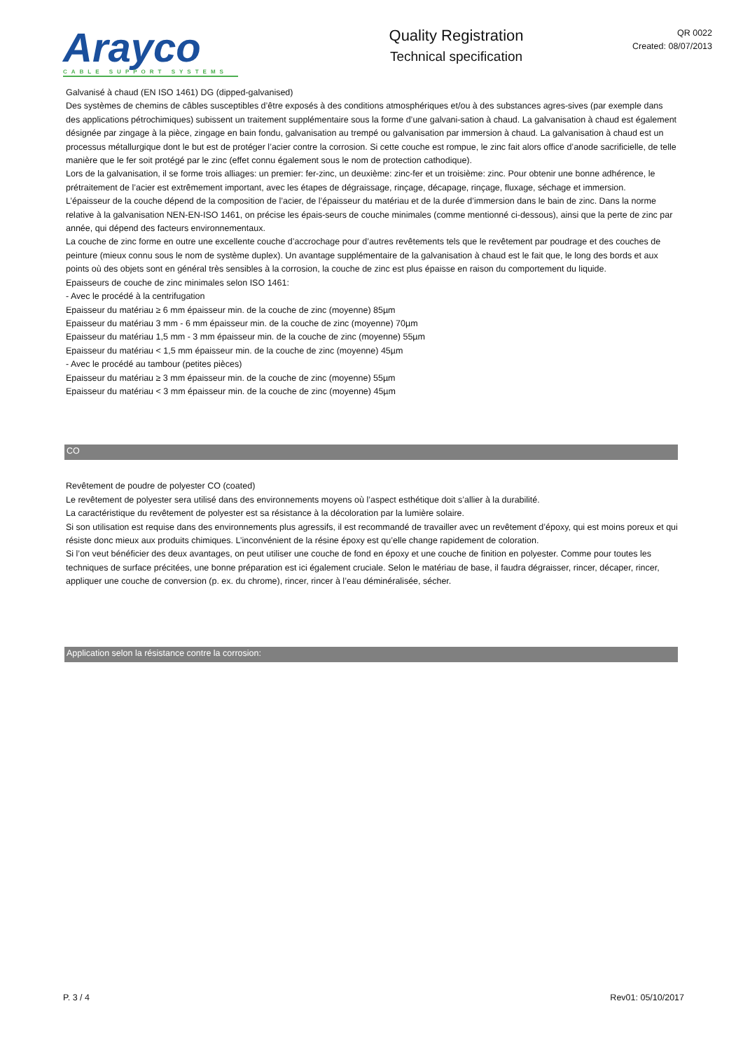Arayco
CABLE SUPPORT SYSTEMS
Quality Registration
Technical specification
QR 0022
Created: 08/07/2013
Galvanisé à chaud (EN ISO 1461) DG (dipped-galvanised)
Des systèmes de chemins de câbles susceptibles d’être exposés à des conditions atmosphériques et/ou à des substances agres-sives (par exemple dans des applications pétrochimiques) subissent un traitement supplémentaire sous la forme d’une galvani-sation à chaud. La galvanisation à chaud est également désignée par zingage à la pièce, zingage en bain fondu, galvanisation au trempé ou galvanisation par immersion à chaud. La galvanisation à chaud est un processus métallurgique dont le but est de protéger l’acier contre la corrosion. Si cette couche est rompue, le zinc fait alors office d’anode sacrificielle, de telle manière que le fer soit protégé par le zinc (effet connu également sous le nom de protection cathodique).
Lors de la galvanisation, il se forme trois alliages: un premier: fer-zinc, un deuxième: zinc-fer et un troisième: zinc. Pour obtenir une bonne adhérence, le prétraitement de l’acier est extrêmement important, avec les étapes de dégraissage, rinçage, décapage, rinçage, fluxage, séchage et immersion.
L’épaisseur de la couche dépend de la composition de l’acier, de l’épaisseur du matériau et de la durée d’immersion dans le bain de zinc. Dans la norme relative à la galvanisation NEN-EN-ISO 1461, on précise les épais-seurs de couche minimales (comme mentionné ci-dessous), ainsi que la perte de zinc par année, qui dépend des facteurs environnementaux.
La couche de zinc forme en outre une excellente couche d’accrochage pour d’autres revêtements tels que le revêtement par poudrage et des couches de peinture (mieux connu sous le nom de système duplex). Un avantage supplémentaire de la galvanisation à chaud est le fait que, le long des bords et aux points où des objets sont en général très sensibles à la corrosion, la couche de zinc est plus épaisse en raison du comportement du liquide.
Epaisseurs de couche de zinc minimales selon ISO 1461:
- Avec le procédé à la centrifugation
Epaisseur du matériau ≥ 6 mm épaisseur min. de la couche de zinc (moyenne) 85µm
Epaisseur du matériau 3 mm - 6 mm épaisseur min. de la couche de zinc (moyenne) 70µm
Epaisseur du matériau 1,5 mm - 3 mm épaisseur min. de la couche de zinc (moyenne) 55µm
Epaisseur du matériau < 1,5 mm épaisseur min. de la couche de zinc (moyenne) 45µm
- Avec le procédé au tambour (petites pièces)
Epaisseur du matériau ≥ 3 mm épaisseur min. de la couche de zinc (moyenne) 55µm
Epaisseur du matériau < 3 mm épaisseur min. de la couche de zinc (moyenne) 45µm
CO
Revêtement de poudre de polyester CO (coated)
Le revêtement de polyester sera utilisé dans des environnements moyens où l’aspect esthétique doit s’allier à la durabilité.
La caractéristique du revêtement de polyester est sa résistance à la décoloration par la lumière solaire.
Si son utilisation est requise dans des environnements plus agressifs, il est recommandé de travailler avec un revêtement d’époxy, qui est moins poreux et qui résiste donc mieux aux produits chimiques. L’inconvénient de la résine époxy est qu’elle change rapidement de coloration.
Si l’on veut bénéficier des deux avantages, on peut utiliser une couche de fond en époxy et une couche de finition en polyester. Comme pour toutes les techniques de surface précitées, une bonne préparation est ici également cruciale. Selon le matériau de base, il faudra dégraisser, rincer, décaper, rincer, appliquer une couche de conversion (p. ex. du chrome), rincer, rincer à l’eau déminéralisée, sécher.
Application selon la résistance contre la corrosion:
P. 3 / 4 Rev01: 05/10/2017